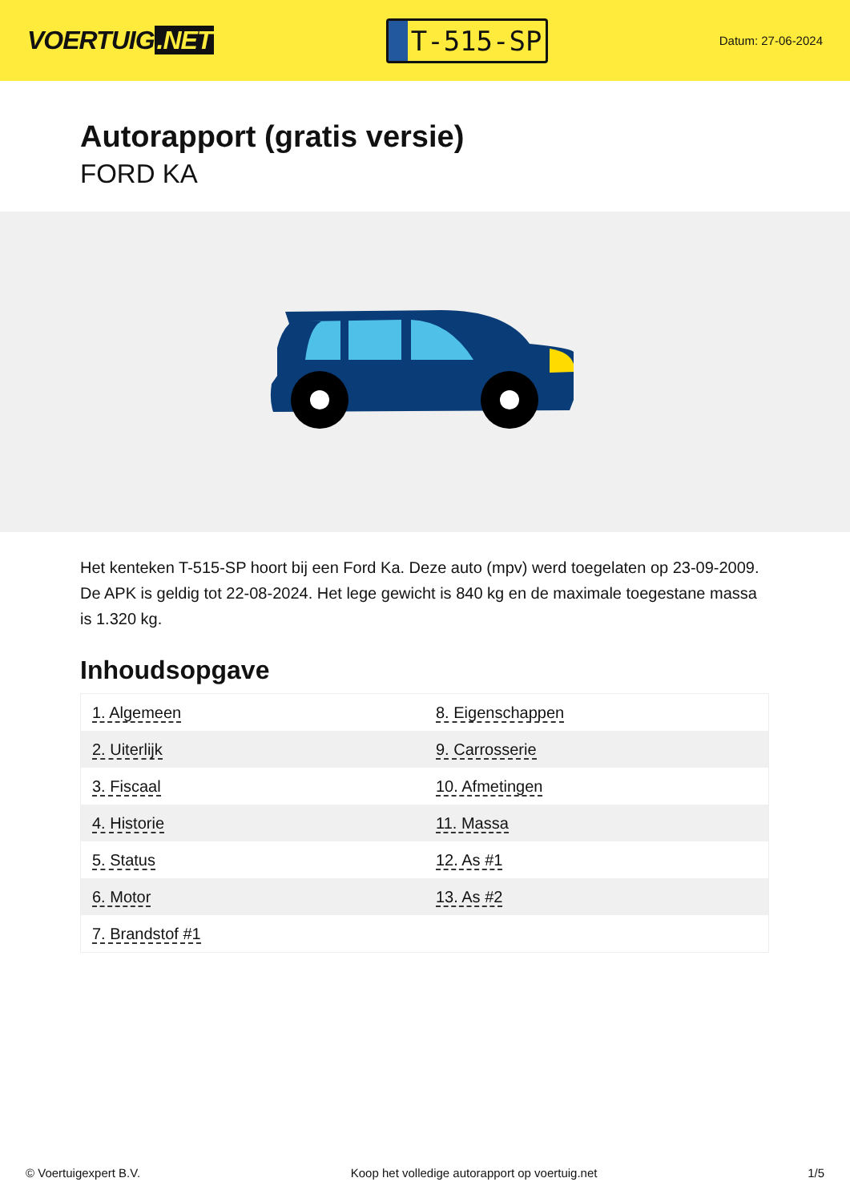VOERTUIG.NET
T-515-SP
Datum: 27-06-2024
Autorapport (gratis versie)
FORD KA
Het kenteken T-515-SP hoort bij een Ford Ka. Deze auto (mpv) werd toegelaten op 23-09-2009. De APK is geldig tot 22-08-2024. Het lege gewicht is 840 kg en de maximale toegestane massa is 1.320 kg.
Inhoudsopgave
| 1. Algemeen | 8. Eigenschappen |
| 2. Uiterlijk | 9. Carrosserie |
| 3. Fiscaal | 10. Afmetingen |
| 4. Historie | 11. Massa |
| 5. Status | 12. As #1 |
| 6. Motor | 13. As #2 |
| 7. Brandstof #1 | |
© Voertuigexpert B.V. Koop het volledige autorapport op voertuig.net 1/5